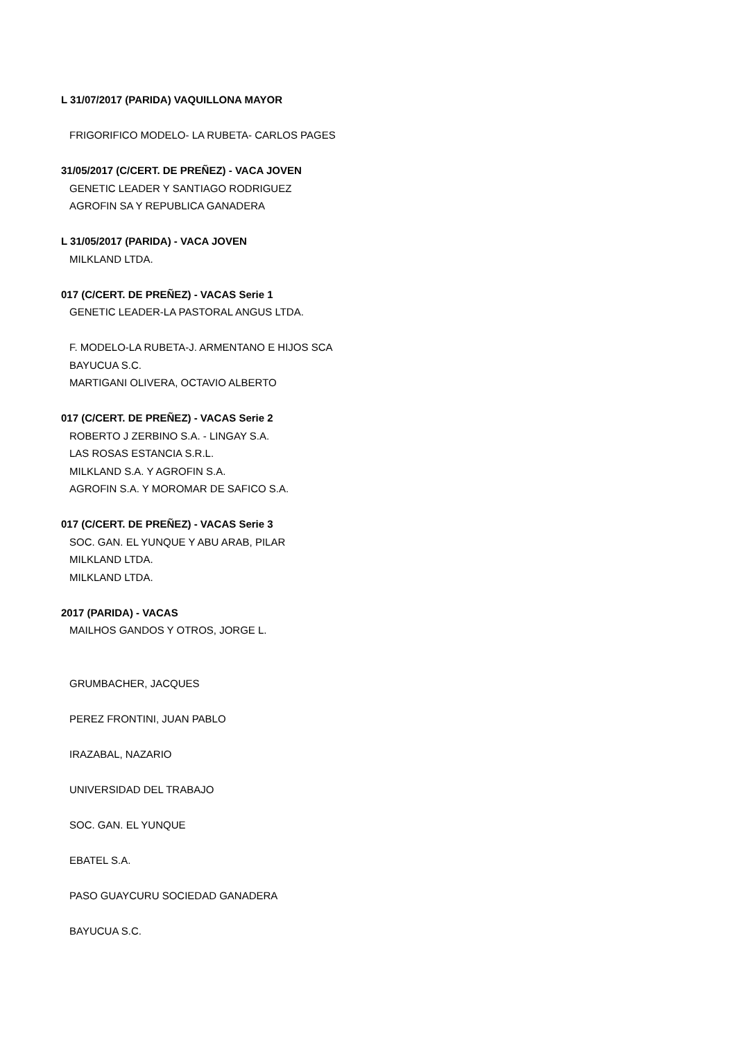L 31/07/2017 (PARIDA) VAQUILLONA MAYOR
FRIGORIFICO MODELO- LA RUBETA- CARLOS PAGES
31/05/2017 (C/CERT. DE PREÑEZ) - VACA JOVEN
GENETIC LEADER Y SANTIAGO RODRIGUEZ
AGROFIN SA Y REPUBLICA GANADERA
L 31/05/2017 (PARIDA) - VACA JOVEN
MILKLAND LTDA.
017 (C/CERT. DE PREÑEZ) - VACAS Serie 1
GENETIC LEADER-LA PASTORAL ANGUS LTDA.
F. MODELO-LA RUBETA-J. ARMENTANO E HIJOS SCA
BAYUCUA S.C.
MARTIGANI OLIVERA, OCTAVIO ALBERTO
017 (C/CERT. DE PREÑEZ) - VACAS Serie 2
ROBERTO J ZERBINO S.A. - LINGAY S.A.
LAS ROSAS ESTANCIA S.R.L.
MILKLAND S.A. Y AGROFIN S.A.
AGROFIN S.A. Y MOROMAR DE SAFICO S.A.
017 (C/CERT. DE PREÑEZ) - VACAS Serie 3
SOC. GAN. EL YUNQUE Y ABU ARAB, PILAR
MILKLAND LTDA.
MILKLAND LTDA.
2017 (PARIDA) - VACAS
MAILHOS GANDOS Y OTROS, JORGE L.
GRUMBACHER, JACQUES
PEREZ FRONTINI, JUAN PABLO
IRAZABAL, NAZARIO
UNIVERSIDAD DEL TRABAJO
SOC. GAN. EL YUNQUE
EBATEL S.A.
PASO GUAYCURU SOCIEDAD GANADERA
BAYUCUA S.C.